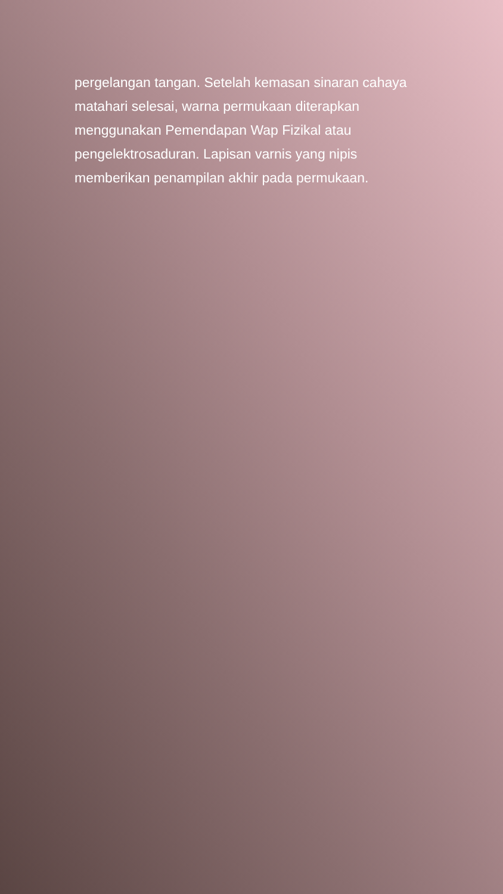pergelangan tangan. Setelah kemasan sinaran cahaya matahari selesai, warna permukaan diterapkan menggunakan Pemendapan Wap Fizikal atau pengelektrosaduran. Lapisan varnis yang nipis memberikan penampilan akhir pada permukaan.